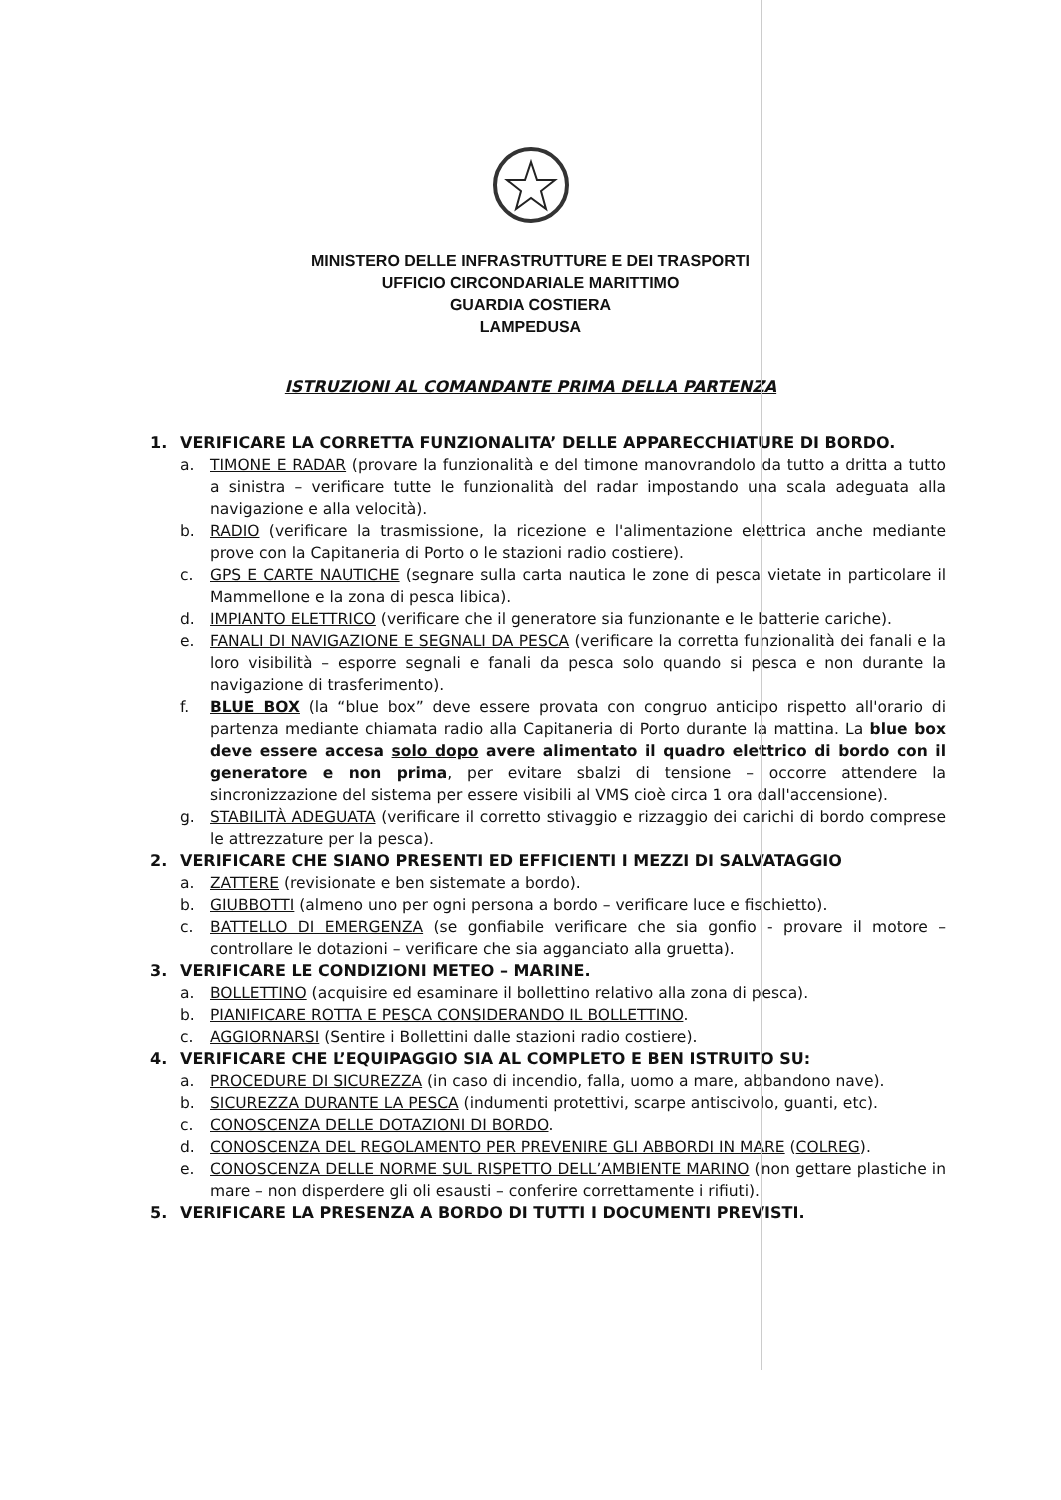MINISTERO DELLE INFRASTRUTTURE E DEI TRASPORTI
UFFICIO CIRCONDARIALE MARITTIMO
GUARDIA COSTIERA
LAMPEDUSA
ISTRUZIONI AL COMANDANTE PRIMA DELLA PARTENZA
1. VERIFICARE LA CORRETTA FUNZIONALITA’ DELLE APPARECCHIATURE DI BORDO.
a. TIMONE E RADAR (provare la funzionalità e del timone manovrandolo da tutto a dritta a tutto a sinistra – verificare tutte le funzionalità del radar impostando una scala adeguata alla navigazione e alla velocità).
b. RADIO (verificare la trasmissione, la ricezione e l'alimentazione elettrica anche mediante prove con la Capitaneria di Porto o le stazioni radio costiere).
c. GPS E CARTE NAUTICHE (segnare sulla carta nautica le zone di pesca vietate in particolare il Mammellone e la zona di pesca libica).
d. IMPIANTO ELETTRICO (verificare che il generatore sia funzionante e le batterie cariche).
e. FANALI DI NAVIGAZIONE E SEGNALI DA PESCA (verificare la corretta funzionalità dei fanali e la loro visibilità – esporre segnali e fanali da pesca solo quando si pesca e non durante la navigazione di trasferimento).
f. BLUE BOX (la “blue box” deve essere provata con congruo anticipo rispetto all'orario di partenza mediante chiamata radio alla Capitaneria di Porto durante la mattina. La blue box deve essere accesa solo dopo avere alimentato il quadro elettrico di bordo con il generatore e non prima, per evitare sbalzi di tensione – occorre attendere la sincronizzazione del sistema per essere visibili al VMS cioè circa 1 ora dall'accensione).
g. STABILITÀ ADEGUATA (verificare il corretto stivaggio e rizzaggio dei carichi di bordo comprese le attrezzature per la pesca).
2. VERIFICARE CHE SIANO PRESENTI ED EFFICIENTI I MEZZI DI SALVATAGGIO
a. ZATTERE (revisionate e ben sistemate a bordo).
b. GIUBBOTTI (almeno uno per ogni persona a bordo – verificare luce e fischietto).
c. BATTELLO DI EMERGENZA (se gonfiabile verificare che sia gonfio - provare il motore – controllare le dotazioni – verificare che sia agganciato alla gruetta).
3. VERIFICARE LE CONDIZIONI METEO – MARINE.
a. BOLLETTINO (acquisire ed esaminare il bollettino relativo alla zona di pesca).
b. PIANIFICARE ROTTA E PESCA CONSIDERANDO IL BOLLETTINO.
c. AGGIORNARSI (Sentire i Bollettini dalle stazioni radio costiere).
4. VERIFICARE CHE L’EQUIPAGGIO SIA AL COMPLETO E BEN ISTRUITO SU:
a. PROCEDURE DI SICUREZZA (in caso di incendio, falla, uomo a mare, abbandono nave).
b. SICUREZZA DURANTE LA PESCA (indumenti protettivi, scarpe antiscivolo, guanti, etc).
c. CONOSCENZA DELLE DOTAZIONI DI BORDO.
d. CONOSCENZA DEL REGOLAMENTO PER PREVENIRE GLI ABBORDI IN MARE (COLREG).
e. CONOSCENZA DELLE NORME SUL RISPETTO DELL’AMBIENTE MARINO (non gettare plastiche in mare – non disperdere gli oli esausti – conferire correttamente i rifiuti).
5. VERIFICARE LA PRESENZA A BORDO DI TUTTI I DOCUMENTI PREVISTI.